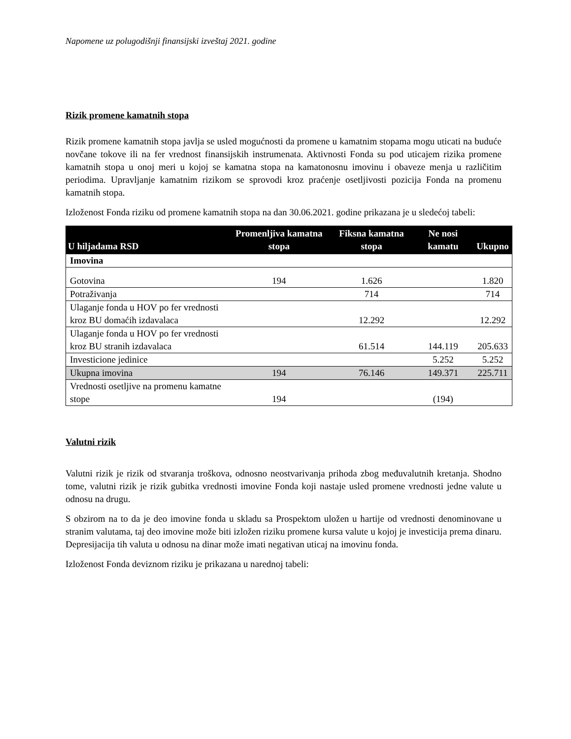Napomene uz polugodišnji finansijski izveštaj 2021. godine
Rizik promene kamatnih stopa
Rizik promene kamatnih stopa javlja se usled mogućnosti da promene u kamatnim stopama mogu uticati na buduće novčane tokove ili na fer vrednost finansijskih instrumenata. Aktivnosti Fonda su pod uticajem rizika promene kamatnih stopa u onoj meri u kojoj se kamatna stopa na kamatonosnu imovinu i obaveze menja u različitim periodima. Upravljanje kamatnim rizikom se sprovodi kroz praćenje osetljivosti pozicija Fonda na promenu kamatnih stopa.
Izloženost Fonda riziku od promene kamatnih stopa na dan 30.06.2021. godine prikazana je u sledećoj tabeli:
| U hiljadama RSD | Promenljiva kamatna stopa | Fiksna kamatna stopa | Ne nosi kamatu | Ukupno |
| --- | --- | --- | --- | --- |
| Imovina | | | | |
| Gotovina | 194 | 1.626 | | 1.820 |
| Potraživanja | | 714 | | 714 |
| Ulaganje fonda u HOV po fer vrednosti kroz BU domaćih izdavalaca | | 12.292 | | 12.292 |
| Ulaganje fonda u HOV po fer vrednosti kroz BU stranih izdavalaca | | 61.514 | 144.119 | 205.633 |
| Investicione jedinice | | | 5.252 | 5.252 |
| Ukupna imovina | 194 | 76.146 | 149.371 | 225.711 |
| Vrednosti osetljive na promenu kamatne stope | 194 | | (194) | |
Valutni rizik
Valutni rizik je rizik od stvaranja troškova, odnosno neostvarivanja prihoda zbog međuvalutnih kretanja. Shodno tome, valutni rizik je rizik gubitka vrednosti imovine Fonda koji nastaje usled promene vrednosti jedne valute u odnosu na drugu.
S obzirom na to da je deo imovine fonda u skladu sa Prospektom uložen u hartije od vrednosti denominovane u stranim valutama, taj deo imovine može biti izložen riziku promene kursa valute u kojoj je investicija prema dinaru. Depresijacija tih valuta u odnosu na dinar može imati negativan uticaj na imovinu fonda.
Izloženost Fonda deviznom riziku je prikazana u narednoj tabeli: